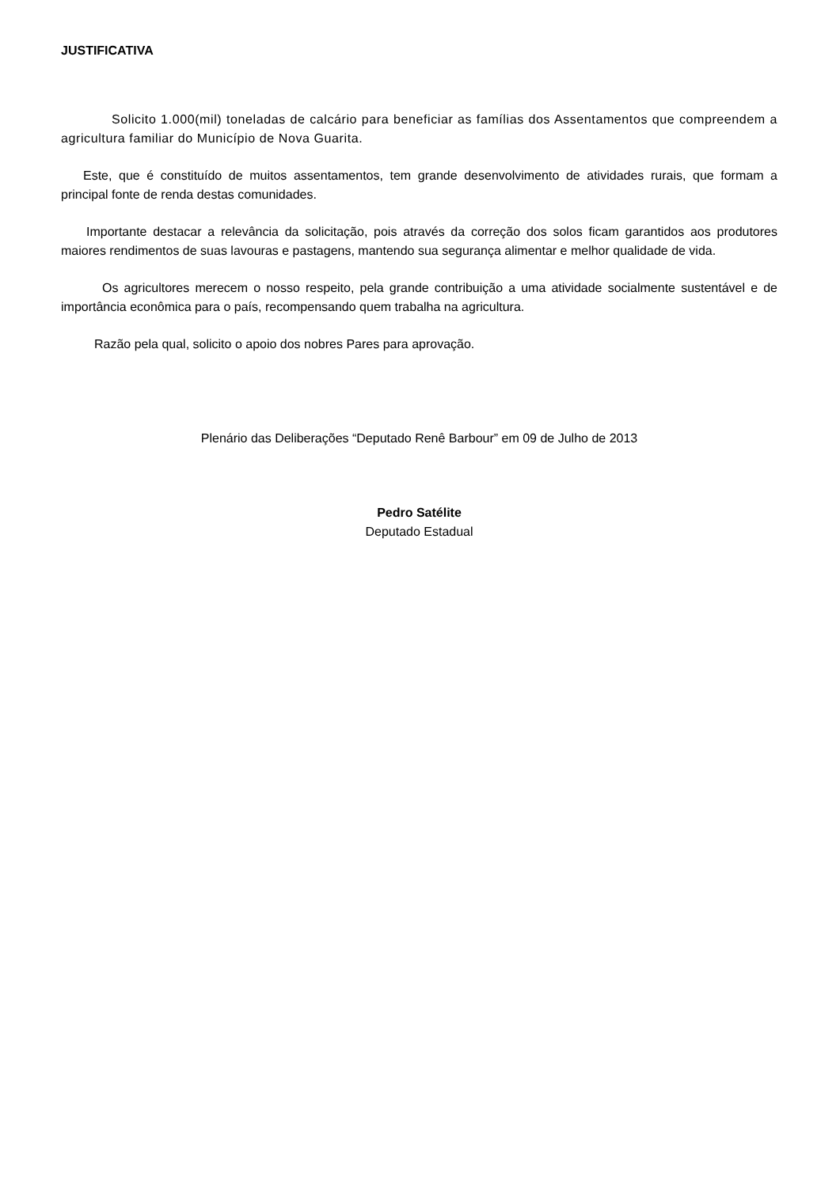JUSTIFICATIVA
Solicito 1.000(mil) toneladas de calcário para beneficiar as famílias dos Assentamentos que compreendem a agricultura familiar do Município de Nova Guarita.
Este, que é constituído de muitos assentamentos, tem grande desenvolvimento de atividades rurais, que formam a principal fonte de renda destas comunidades.
Importante destacar a relevância da solicitação, pois através da correção dos solos ficam garantidos aos produtores maiores rendimentos de suas lavouras e pastagens, mantendo sua segurança alimentar e melhor qualidade de vida.
Os agricultores merecem o nosso respeito, pela grande contribuição a uma atividade socialmente sustentável e de importância econômica para o país, recompensando quem trabalha na agricultura.
Razão pela qual, solicito o apoio dos nobres Pares para aprovação.
Plenário das Deliberações “Deputado Renê Barbour” em 09 de Julho de 2013
Pedro Satélite
Deputado Estadual